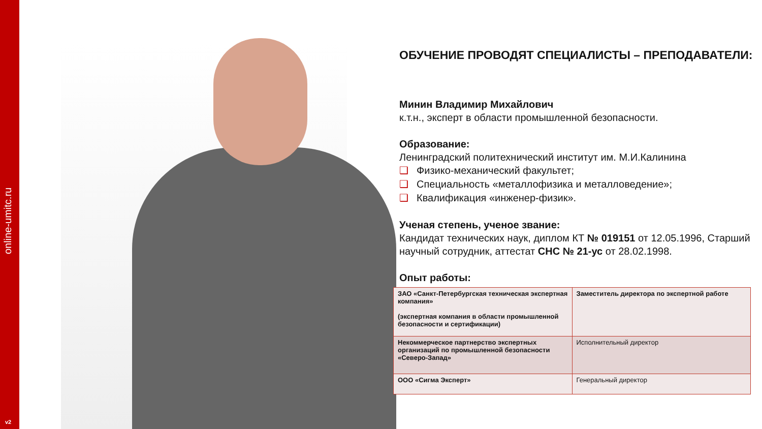online-umitc.ru
v2
ОБУЧЕНИЕ ПРОВОДЯТ СПЕЦИАЛИСТЫ – ПРЕПОДАВАТЕЛИ:
Минин Владимир Михайлович
к.т.н., эксперт в области промышленной безопасности.
Образование:
Ленинградский политехнический институт им. М.И.Калинина
❑ Физико-механический факультет;
❑ Специальность «металлофизика и металловедение»;
❑ Квалификация «инженер-физик».
Ученая степень, ученое звание:
Кандидат технических наук, диплом КТ № 019151 от 12.05.1996, Старший научный сотрудник, аттестат СНС № 21-ус от 28.02.1998.
Опыт работы:
| ЗАО «Санкт-Петербургская техническая экспертная компания» (экспертная компания в области промышленной безопасности и сертификации) | Заместитель директора по экспертной работе |
| Некоммерческое партнерство экспертных организаций по промышленной безопасности «Северо-Запад» | Исполнительный директор |
| ООО «Сигма Эксперт» | Генеральный директор |